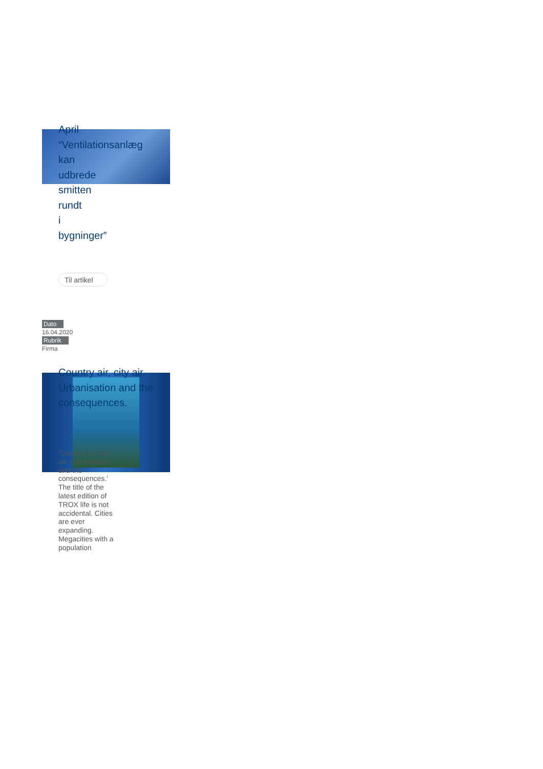April
“Ventilationsanlæg
kan
udbrede
smitten
rundt
i
bygninger”
Til artikel
Dato
16.04.2020
Rubrik
Firma
Country air, city air. Urbanisation and the consequences.
'Country air, city air. Urbanisation and the consequences.' The title of the latest edition of TROX life is not accidental. Cities are ever expanding. Megacities with a population